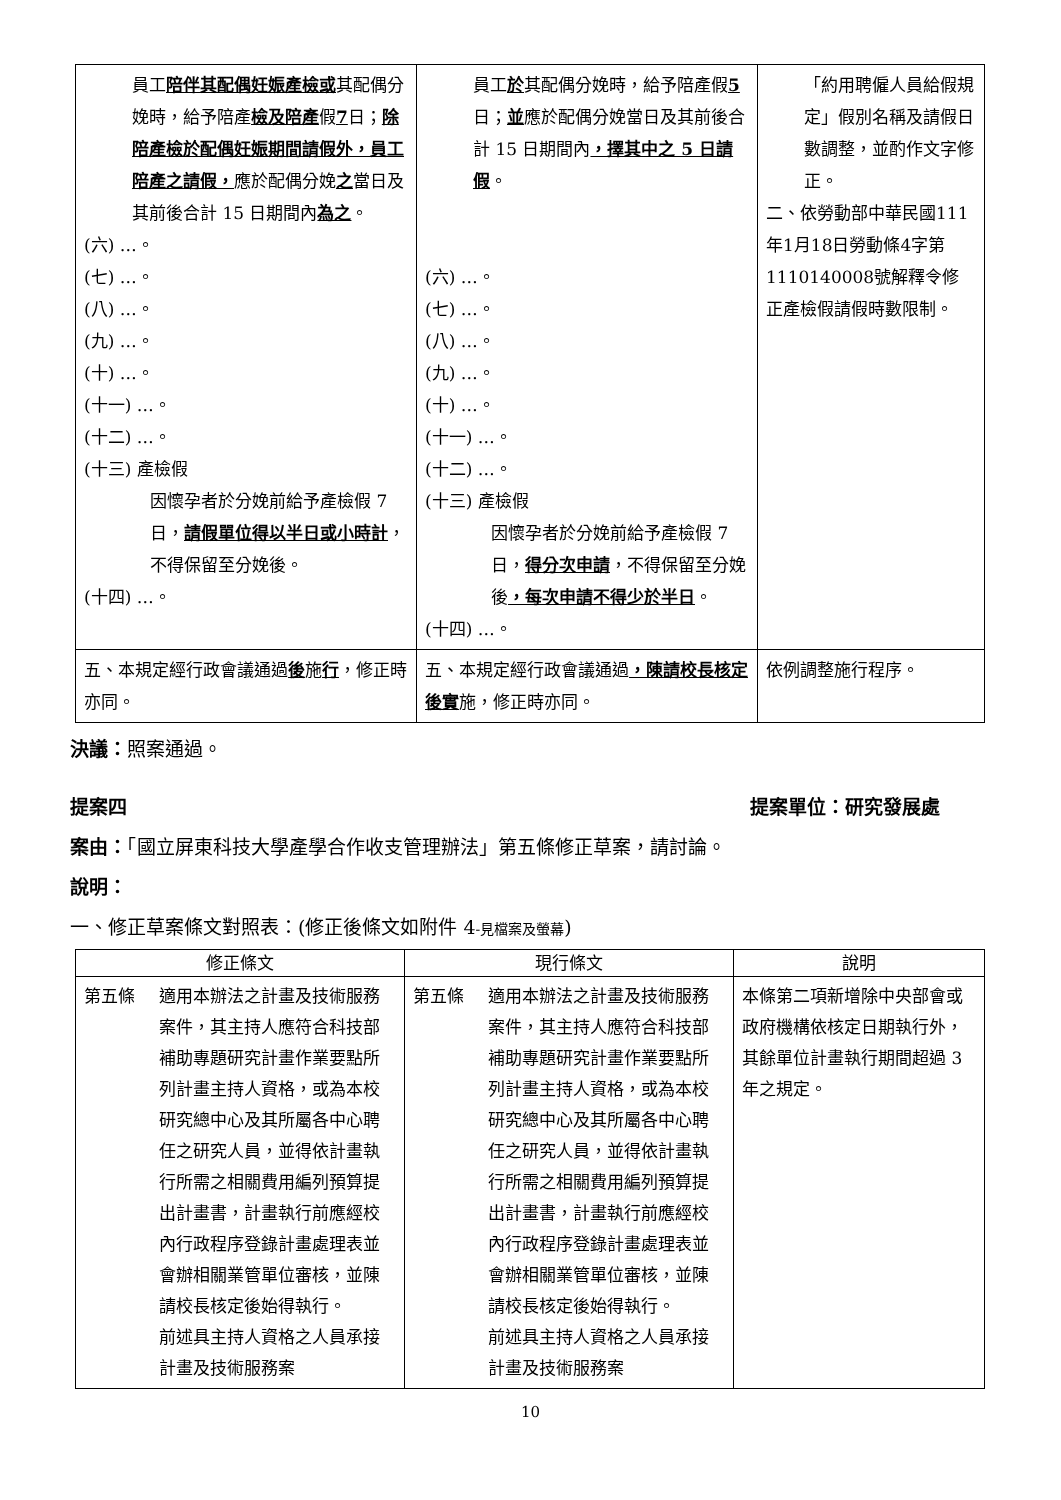| 員工 陪伴其配偶妊娠產檢或 其配偶分娩時，給予陪產 檢及陪產 假 7 日； 除陪產檢於配偶妊娠期間請假外，員工陪產之請假， 應於配偶分娩 之 當日及其前後合計 15 日期間內 為之 。 (六) …。 (七) …。 (八) …。 (九) …。 (十) …。 (十一) …。 (十二) …。 (十三) 產檢假 因懷孕者於分娩前給予產檢假 7 日， 請假單位得以半日或小時計 ，不得保留至分娩後。 (十四) …。 | 員工 於 其配偶分娩時，給予陪產假 5 日； 並 應於配偶分娩當日及其前後合計 15 日期間內 ，擇其中之 5 日請假 。 (六) …。 (七) …。 (八) …。 (九) …。 (十) …。 (十一) …。 (十二) …。 (十三) 產檢假 因懷孕者於分娩前給予產檢假 7 日， 得分次申請 ，不得保留至分娩後 ，每次申請不得少於半日 。 (十四) …。 | 「約用聘僱人員給假規定」假別名稱及請假日數調整，並酌作文字修正。 二、依勞動部中華民國111年1月18日勞動條4字第1110140008號解釋令修正產檢假請假時數限制。 |
| 五、本規定經行政會議通過 後 施 行 ，修正時亦同。 | 五、本規定經行政會議通過 ，陳請校長核定後實 施，修正時亦同。 | 依例調整施行程序。 |
決議：照案通過。
提案四 提案單位：研究發展處
案由：「國立屏東科技大學產學合作收支管理辦法」第五條修正草案，請討論。
說明：
一、修正草案條文對照表：(修正後條文如附件 4-見檔案及螢幕)
| 修正條文 | 現行條文 | 說明 |
| --- | --- | --- |
| 第五條 適用本辦法之計畫及技術服務案件，其主持人應符合科技部補助專題研究計畫作業要點所列計畫主持人資格，或為本校研究總中心及其所屬各中心聘任之研究人員，並得依計畫執行所需之相關費用編列預算提出計畫書，計畫執行前應經校內行政程序登錄計畫處理表並會辦相關業管單位審核，並陳請校長核定後始得執行。 前述具主持人資格之人員承接計畫及技術服務案 | 第五條 適用本辦法之計畫及技術服務案件，其主持人應符合科技部補助專題研究計畫作業要點所列計畫主持人資格，或為本校研究總中心及其所屬各中心聘任之研究人員，並得依計畫執行所需之相關費用編列預算提出計畫書，計畫執行前應經校內行政程序登錄計畫處理表並會辦相關業管單位審核，並陳請校長核定後始得執行。 前述具主持人資格之人員承接計畫及技術服務案 | 本條第二項新增除中央部會或政府機構依核定日期執行外，其餘單位計畫執行期間超過 3 年之規定。 |
10